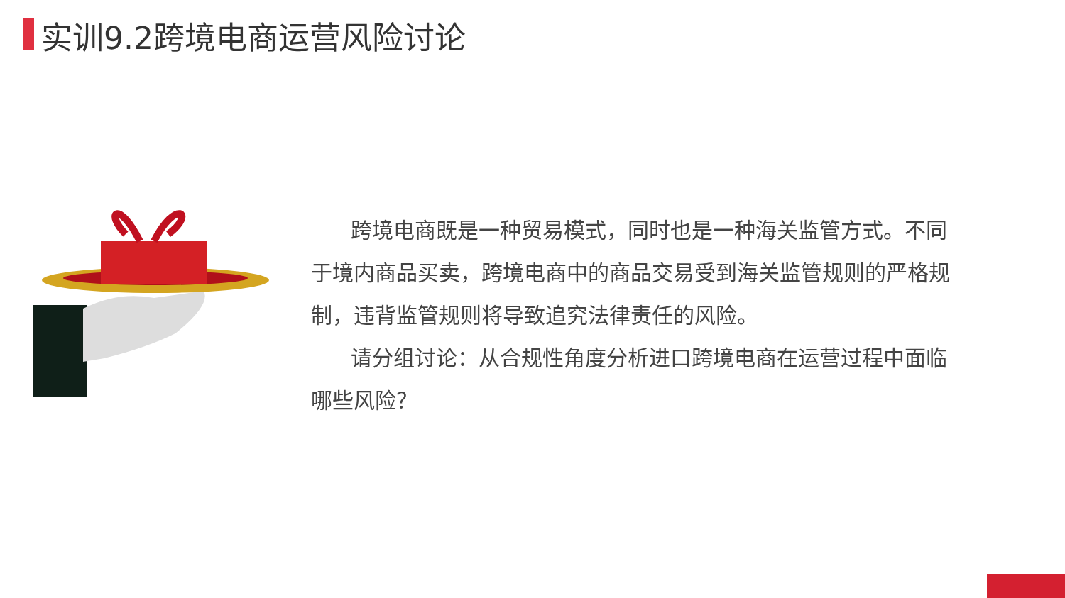实训9.2跨境电商运营风险讨论
跨境电商既是一种贸易模式，同时也是一种海关监管方式。不同于境内商品买卖，跨境电商中的商品交易受到海关监管规则的严格规制，违背监管规则将导致追究法律责任的风险。
请分组讨论：从合规性角度分析进口跨境电商在运营过程中面临哪些风险？